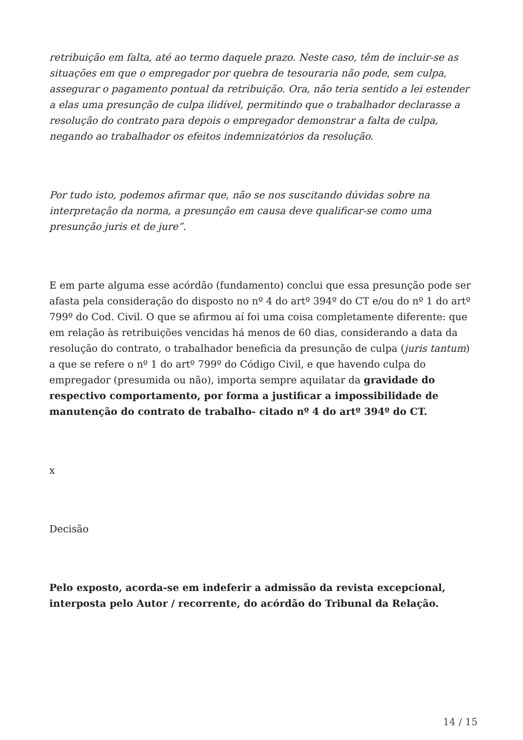retribuição em falta, até ao termo daquele prazo. Neste caso, têm de incluir-se as situações em que o empregador por quebra de tesouraria não pode, sem culpa, assegurar o pagamento pontual da retribuição. Ora, não teria sentido a lei estender a elas uma presunção de culpa ilidível, permitindo que o trabalhador declarasse a resolução do contrato para depois o empregador demonstrar a falta de culpa, negando ao trabalhador os efeitos indemnizatórios da resolução.
Por tudo isto, podemos afirmar que, não se nos suscitando dúvidas sobre na interpretação da norma, a presunção em causa deve qualificar-se como uma presunção juris et de jure”.
E em parte alguma esse acórdão (fundamento) conclui que essa presunção pode ser afasta pela consideração do disposto no nº 4 do artº 394º do CT e/ou do nº 1 do artº 799º do Cod. Civil. O que se afirmou aí foi uma coisa completamente diferente: que em relação às retribuições vencidas há menos de 60 dias, considerando a data da resolução do contrato, o trabalhador beneficia da presunção de culpa (juris tantum) a que se refere o nº 1 do artº 799º do Código Civil, e que havendo culpa do empregador (presumida ou não), importa sempre aquilatar da gravidade do respectivo comportamento, por forma a justificar a impossibilidade de manutenção do contrato de trabalho- citado nº 4 do artº 394º do CT.
x
Decisão
Pelo exposto, acorda-se em indeferir a admissão da revista excepcional, interposta pelo Autor / recorrente, do acórdão do Tribunal da Relação.
14 / 15